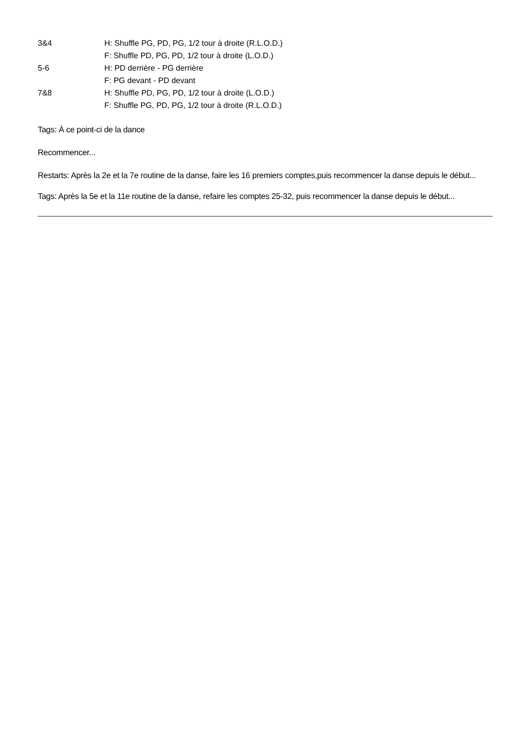| 3&4 | H: Shuffle PG, PD, PG, 1/2 tour à droite (R.L.O.D.) |
| | F: Shuffle PD, PG, PD, 1/2 tour à droite (L.O.D.) |
| 5-6 | H: PD derrière - PG derrière |
| | F: PG devant - PD devant |
| 7&8 | H: Shuffle PD, PG, PD, 1/2 tour à droite (L.O.D.) |
| | F: Shuffle PG, PD, PG, 1/2 tour à droite (R.L.O.D.) |
Tags: À ce point-ci de la dance
Recommencer...
Restarts: Après la 2e et la 7e routine de la danse, faire les 16 premiers comptes,puis recommencer la danse depuis le début...
Tags: Après la 5e et la 11e routine de la danse, refaire les comptes 25-32, puis recommencer la danse depuis le début...